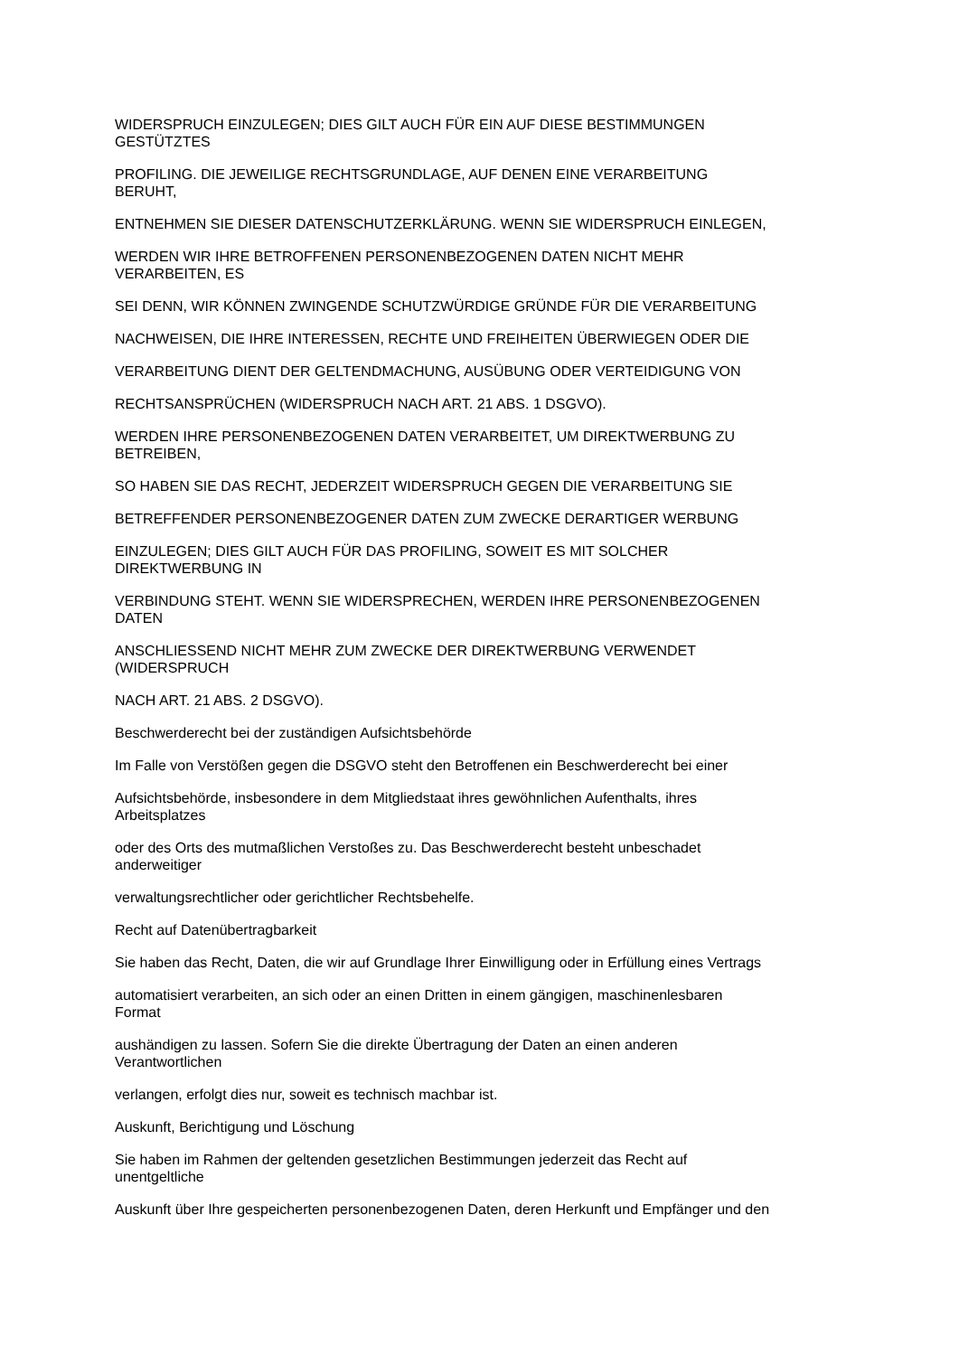WIDERSPRUCH EINZULEGEN; DIES GILT AUCH FÜR EIN AUF DIESE BESTIMMUNGEN
GESTÜTZTES
PROFILING. DIE JEWEILIGE RECHTSGRUNDLAGE, AUF DENEN EINE VERARBEITUNG
BERUHT,
ENTNEHMEN SIE DIESER DATENSCHUTZERKLÄRUNG. WENN SIE WIDERSPRUCH EINLEGEN,
WERDEN WIR IHRE BETROFFENEN PERSONENBEZOGENEN DATEN NICHT MEHR
VERARBEITEN, ES
SEI DENN, WIR KÖNNEN ZWINGENDE SCHUTZWÜRDIGE GRÜNDE FÜR DIE VERARBEITUNG
NACHWEISEN, DIE IHRE INTERESSEN, RECHTE UND FREIHEITEN ÜBERWIEGEN ODER DIE
VERARBEITUNG DIENT DER GELTENDMACHUNG, AUSÜBUNG ODER VERTEIDIGUNG VON
RECHTSANSPRÜCHEN (WIDERSPRUCH NACH ART. 21 ABS. 1 DSGVO).
WERDEN IHRE PERSONENBEZOGENEN DATEN VERARBEITET, UM DIREKTWERBUNG ZU
BETREIBEN,
SO HABEN SIE DAS RECHT, JEDERZEIT WIDERSPRUCH GEGEN DIE VERARBEITUNG SIE
BETREFFENDER PERSONENBEZOGENER DATEN ZUM ZWECKE DERARTIGER WERBUNG
EINZULEGEN; DIES GILT AUCH FÜR DAS PROFILING, SOWEIT ES MIT SOLCHER
DIREKTWERBUNG IN
VERBINDUNG STEHT. WENN SIE WIDERSPRECHEN, WERDEN IHRE PERSONENBEZOGENEN
DATEN
ANSCHLIESSEND NICHT MEHR ZUM ZWECKE DER DIREKTWERBUNG VERWENDET
(WIDERSPRUCH
NACH ART. 21 ABS. 2 DSGVO).
Beschwerderecht bei der zuständigen Aufsichtsbehörde
Im Falle von Verstößen gegen die DSGVO steht den Betroffenen ein Beschwerderecht bei einer
Aufsichtsbehörde, insbesondere in dem Mitgliedstaat ihres gewöhnlichen Aufenthalts, ihres
Arbeitsplatzes
oder des Orts des mutmaßlichen Verstoßes zu. Das Beschwerderecht besteht unbeschadet
anderweitiger
verwaltungsrechtlicher oder gerichtlicher Rechtsbehelfe.
Recht auf Datenübertragbarkeit
Sie haben das Recht, Daten, die wir auf Grundlage Ihrer Einwilligung oder in Erfüllung eines Vertrags
automatisiert verarbeiten, an sich oder an einen Dritten in einem gängigen, maschinenlesbaren
Format
aushändigen zu lassen. Sofern Sie die direkte Übertragung der Daten an einen anderen
Verantwortlichen
verlangen, erfolgt dies nur, soweit es technisch machbar ist.
Auskunft, Berichtigung und Löschung
Sie haben im Rahmen der geltenden gesetzlichen Bestimmungen jederzeit das Recht auf
unentgeltliche
Auskunft über Ihre gespeicherten personenbezogenen Daten, deren Herkunft und Empfänger und den